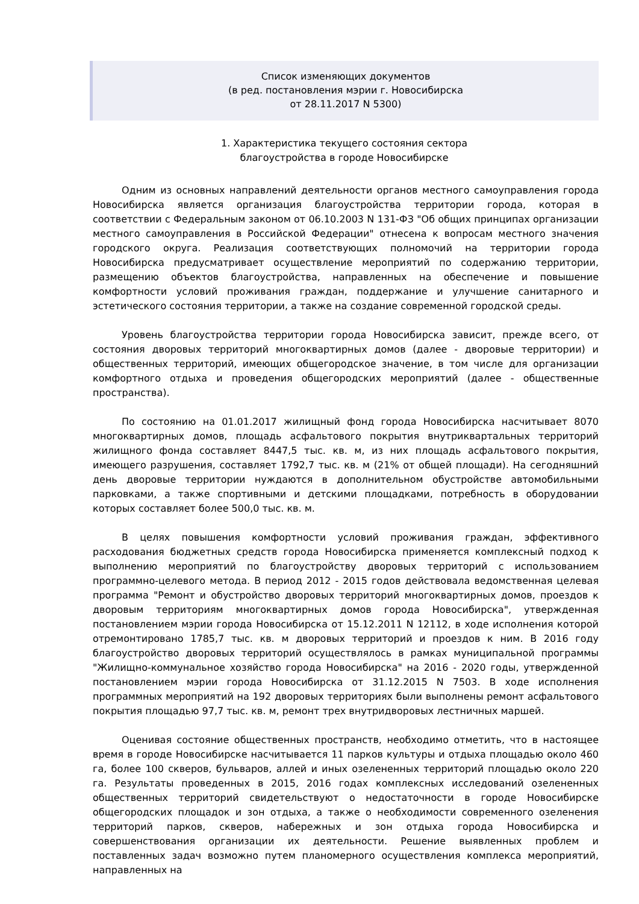Список изменяющих документов
(в ред. постановления мэрии г. Новосибирска
от 28.11.2017 N 5300)
1. Характеристика текущего состояния сектора
благоустройства в городе Новосибирске
Одним из основных направлений деятельности органов местного самоуправления города Новосибирска является организация благоустройства территории города, которая в соответствии с Федеральным законом от 06.10.2003 N 131-ФЗ "Об общих принципах организации местного самоуправления в Российской Федерации" отнесена к вопросам местного значения городского округа. Реализация соответствующих полномочий на территории города Новосибирска предусматривает осуществление мероприятий по содержанию территории, размещению объектов благоустройства, направленных на обеспечение и повышение комфортности условий проживания граждан, поддержание и улучшение санитарного и эстетического состояния территории, а также на создание современной городской среды.
Уровень благоустройства территории города Новосибирска зависит, прежде всего, от состояния дворовых территорий многоквартирных домов (далее - дворовые территории) и общественных территорий, имеющих общегородское значение, в том числе для организации комфортного отдыха и проведения общегородских мероприятий (далее - общественные пространства).
По состоянию на 01.01.2017 жилищный фонд города Новосибирска насчитывает 8070 многоквартирных домов, площадь асфальтового покрытия внутриквартальных территорий жилищного фонда составляет 8447,5 тыс. кв. м, из них площадь асфальтового покрытия, имеющего разрушения, составляет 1792,7 тыс. кв. м (21% от общей площади). На сегодняшний день дворовые территории нуждаются в дополнительном обустройстве автомобильными парковками, а также спортивными и детскими площадками, потребность в оборудовании которых составляет более 500,0 тыс. кв. м.
В целях повышения комфортности условий проживания граждан, эффективного расходования бюджетных средств города Новосибирска применяется комплексный подход к выполнению мероприятий по благоустройству дворовых территорий с использованием программно-целевого метода. В период 2012 - 2015 годов действовала ведомственная целевая программа "Ремонт и обустройство дворовых территорий многоквартирных домов, проездов к дворовым территориям многоквартирных домов города Новосибирска", утвержденная постановлением мэрии города Новосибирска от 15.12.2011 N 12112, в ходе исполнения которой отремонтировано 1785,7 тыс. кв. м дворовых территорий и проездов к ним. В 2016 году благоустройство дворовых территорий осуществлялось в рамках муниципальной программы "Жилищно-коммунальное хозяйство города Новосибирска" на 2016 - 2020 годы, утвержденной постановлением мэрии города Новосибирска от 31.12.2015 N 7503. В ходе исполнения программных мероприятий на 192 дворовых территориях были выполнены ремонт асфальтового покрытия площадью 97,7 тыс. кв. м, ремонт трех внутридворовых лестничных маршей.
Оценивая состояние общественных пространств, необходимо отметить, что в настоящее время в городе Новосибирске насчитывается 11 парков культуры и отдыха площадью около 460 га, более 100 скверов, бульваров, аллей и иных озелененных территорий площадью около 220 га. Результаты проведенных в 2015, 2016 годах комплексных исследований озелененных общественных территорий свидетельствуют о недостаточности в городе Новосибирске общегородских площадок и зон отдыха, а также о необходимости современного озеленения территорий парков, скверов, набережных и зон отдыха города Новосибирска и совершенствования организации их деятельности. Решение выявленных проблем и поставленных задач возможно путем планомерного осуществления комплекса мероприятий, направленных на